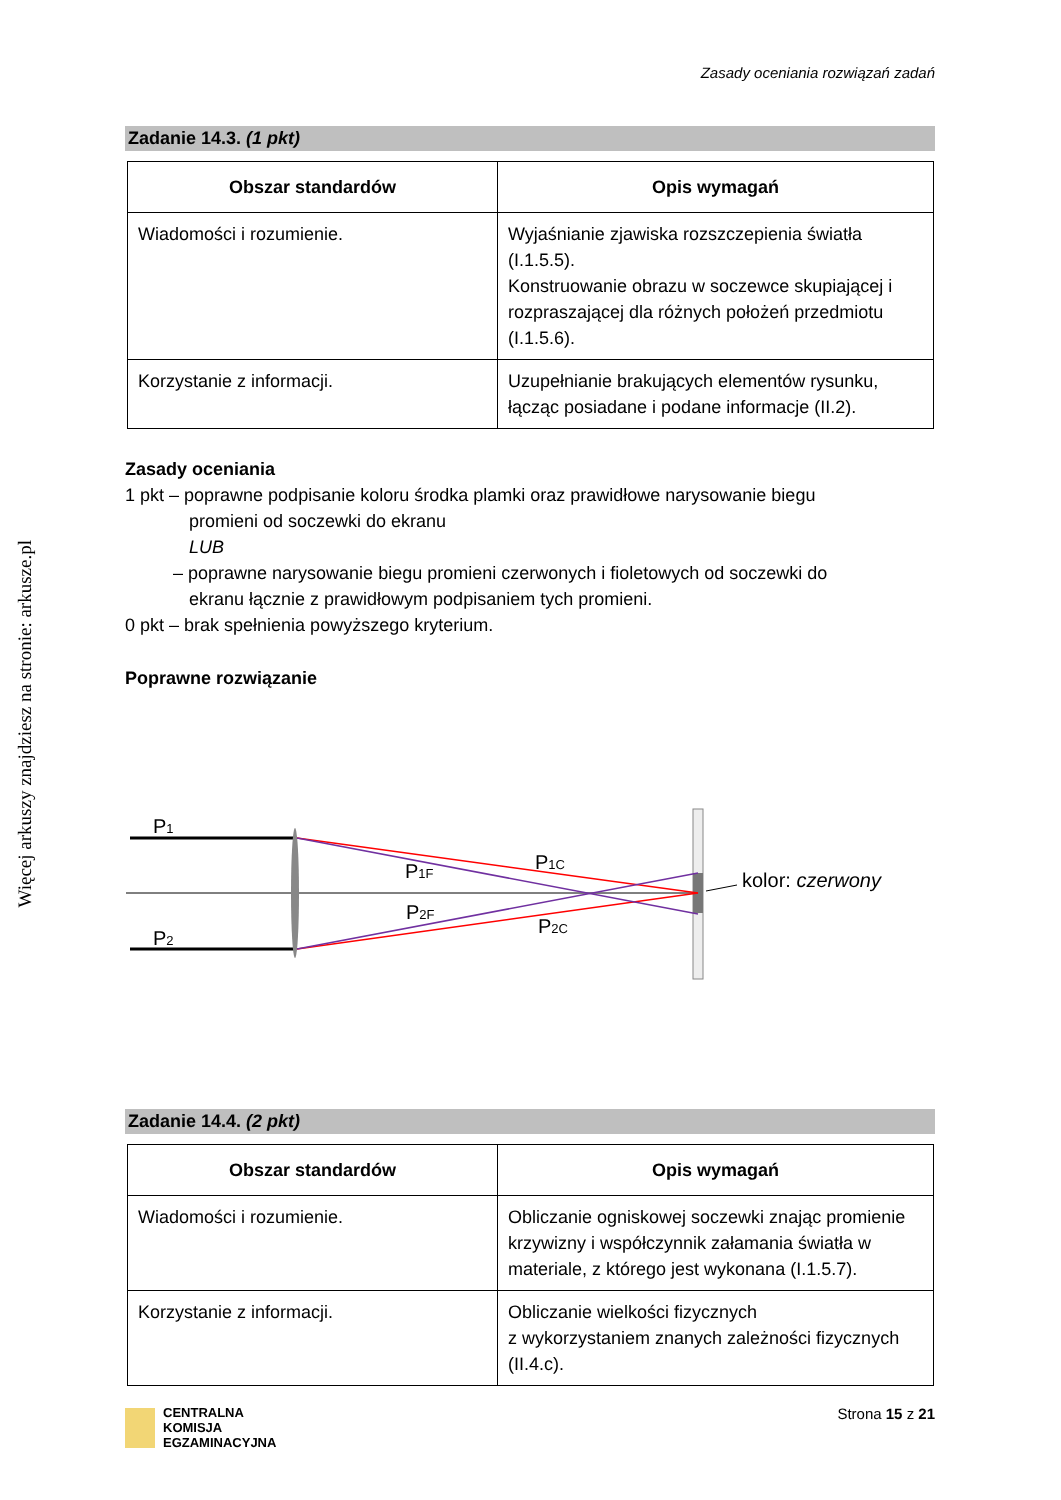Więcej arkuszy znajdziesz na stronie: arkusze.pl
Zasady oceniania rozwiązań zadań
Zadanie 14.3. (1 pkt)
| Obszar standardów | Opis wymagań |
| --- | --- |
| Wiadomości i rozumienie. | Wyjaśnianie zjawiska rozszczepienia światła (I.1.5.5). Konstruowanie obrazu w soczewce skupiającej i rozpraszającej dla różnych położeń przedmiotu (I.1.5.6). |
| Korzystanie z informacji. | Uzupełnianie brakujących elementów rysunku, łącząc posiadane i podane informacje (II.2). |
Zasady oceniania
1 pkt – poprawne podpisanie koloru środka plamki oraz prawidłowe narysowanie biegu
promieni od soczewki do ekranu
LUB
– poprawne narysowanie biegu promieni czerwonych i fioletowych od soczewki do
ekranu łącznie z prawidłowym podpisaniem tych promieni.
0 pkt – brak spełnienia powyższego kryterium.
Poprawne rozwiązanie
P1
P2
P1F
P2F
P1C
P2C
kolor: czerwony
Zadanie 14.4. (2 pkt)
| Obszar standardów | Opis wymagań |
| --- | --- |
| Wiadomości i rozumienie. | Obliczanie ogniskowej soczewki znając promienie krzywizny i współczynnik załamania światła w materiale, z którego jest wykonana (I.1.5.7). |
| Korzystanie z informacji. | Obliczanie wielkości fizycznych z wykorzystaniem znanych zależności fizycznych (II.4.c). |
CENTRALNA
KOMISJA
EGZAMINACYJNA
Strona 15 z 21